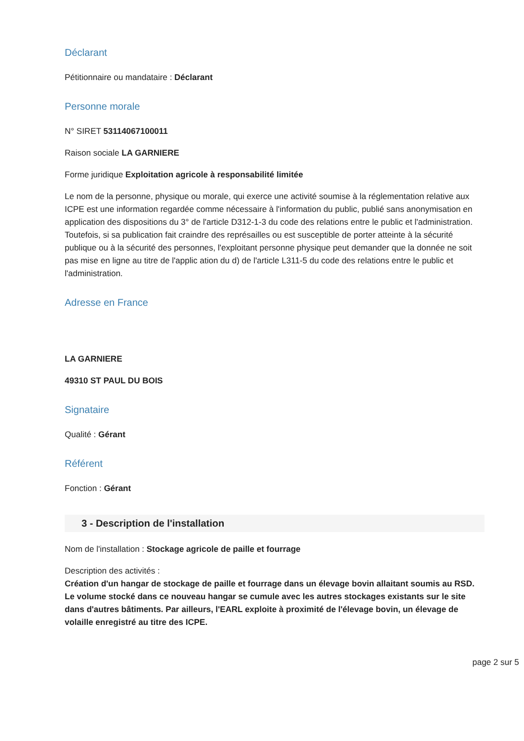Déclarant
Pétitionnaire ou mandataire : Déclarant
Personne morale
N° SIRET 53114067100011
Raison sociale LA GARNIERE
Forme juridique Exploitation agricole à responsabilité limitée
Le nom de la personne, physique ou morale, qui exerce une activité soumise à la réglementation relative aux ICPE est une information regardée comme nécessaire à l'information du public, publié sans anonymisation en application des dispositions du 3° de l'article D312-1-3 du code des relations entre le public et l'administration.
Toutefois, si sa publication fait craindre des représailles ou est susceptible de porter atteinte à la sécurité publique ou à la sécurité des personnes, l'exploitant personne physique peut demander que la donnée ne soit pas mise en ligne au titre de l'applic ation du d) de l'article L311-5 du code des relations entre le public et l'administration.
Adresse en France
LA GARNIERE
49310 ST PAUL DU BOIS
Signataire
Qualité : Gérant
Référent
Fonction : Gérant
3 - Description de l'installation
Nom de l'installation : Stockage agricole de paille et fourrage
Description des activités :
Création d'un hangar de stockage de paille et fourrage dans un élevage bovin allaitant soumis au RSD. Le volume stocké dans ce nouveau hangar se cumule avec les autres stockages existants sur le site dans d'autres bâtiments. Par ailleurs, l'EARL exploite à proximité de l'élevage bovin, un élevage de volaille enregistré au titre des ICPE.
page 2 sur 5